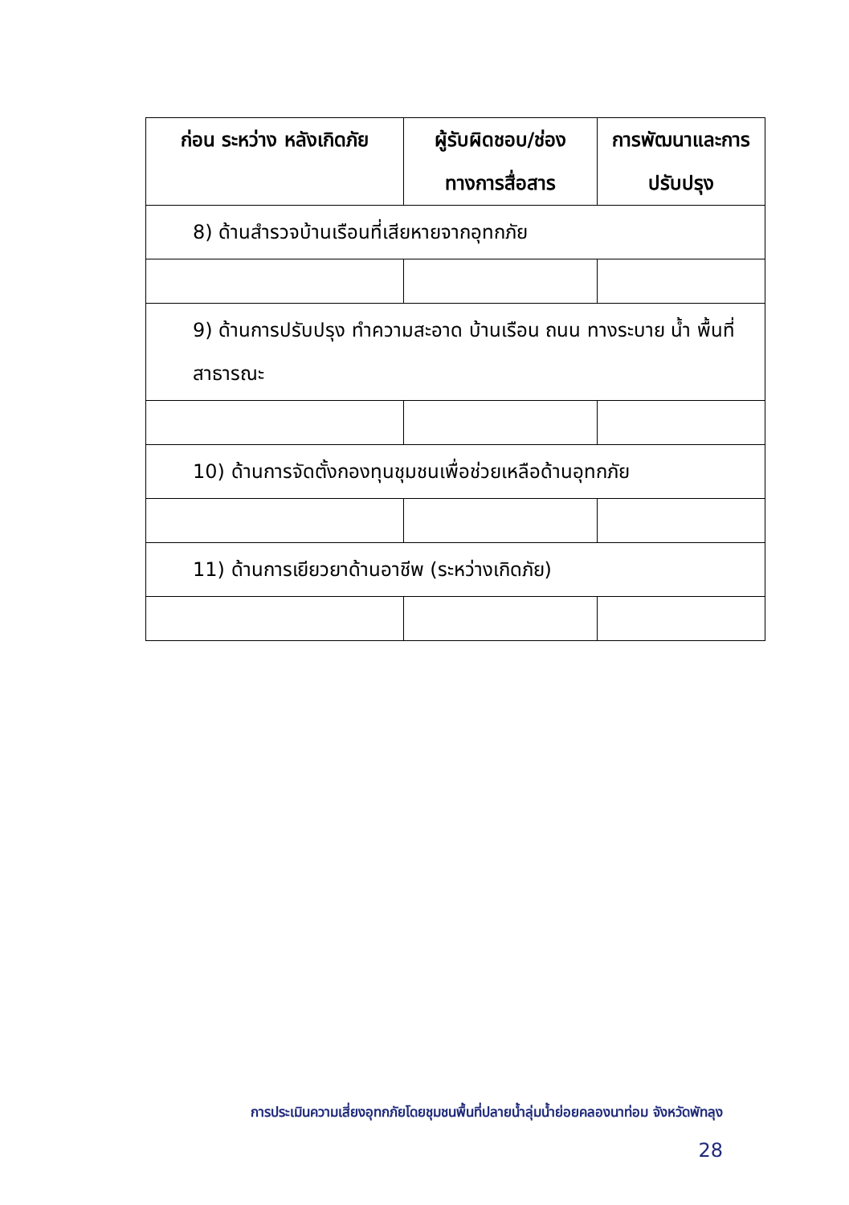| ก่อน ระหว่าง หลังเกิดภัย | ผู้รับผิดชอบ/ช่อง ทางการสื่อสาร | การพัฒนาและการ ปรับปรุง |
| --- | --- | --- |
| 8) ด้านสำรวจบ้านเรือนที่เสียหายจากอุทกภัย | | |
| 9) ด้านการปรับปรุง ทำความสะอาด บ้านเรือน ถนน ทางระบาย น้ำ พื้นที่สาธารณะ | | |
| 10) ด้านการจัดตั้งกองทุนชุมชนเพื่อช่วยเหลือด้านอุทกภัย | | |
| 11) ด้านการเยียวยาด้านอาชีพ (ระหว่างเกิดภัย) | | |
การประเมินความเสี่ยงอุทกภัยโดยชุมชนพื้นที่ปลายน้ำลุ่มน้ำย่อยคลองนาท่อม จังหวัดพัทลุง
28